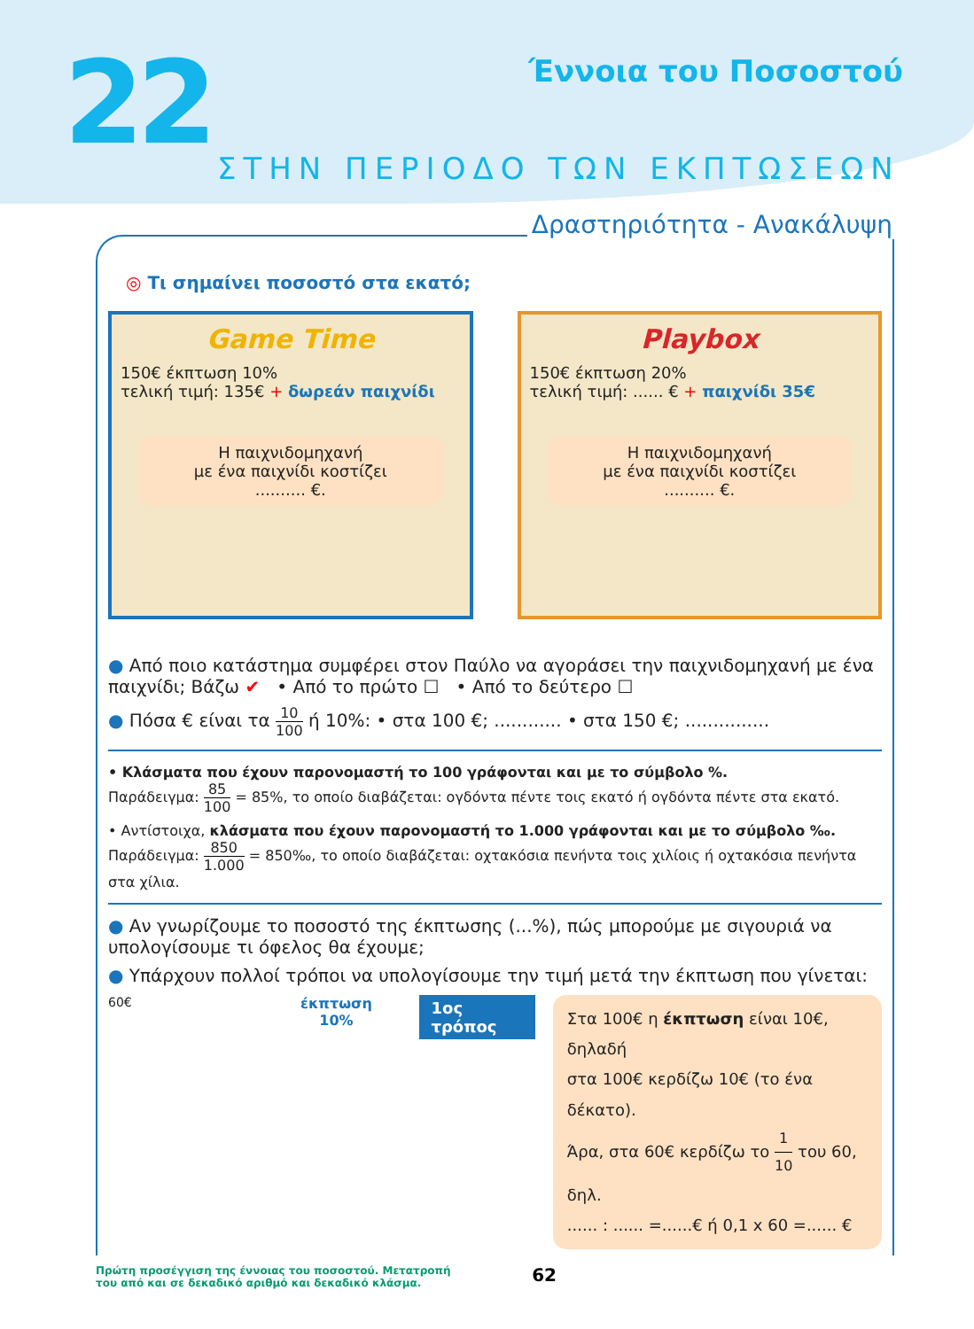22 Έννοια του Ποσοστού
ΣΤΗΝ ΠΕΡΙΟΔΟ ΤΩΝ ΕΚΠΤΩΣΕΩΝ
Δραστηριότητα - Ανακάλυψη
◎ Τι σημαίνει ποσοστό στα εκατό;
Game Time
150€ έκπτωση 10%
τελική τιμή: 135€ + δωρεάν παιχνίδι
Η παιχνιδομηχανή
με ένα παιχνίδι κοστίζει
.......... €.
Playbox
150€ έκπτωση 20%
τελική τιμή: ...... € + παιχνίδι 35€
Η παιχνιδομηχανή
με ένα παιχνίδι κοστίζει
.......... €.
● Από ποιο κατάστημα συμφέρει στον Παύλο να αγοράσει την παιχνιδομηχανή με ένα παιχνίδι; Βάζω ✔ • Από το πρώτο ☐ • Από το δεύτερο ☐
● Πόσα € είναι τα 10 100 ή 10%: • στα 100 €; ............ • στα 150 €; ...............
• Κλάσματα που έχουν παρονομαστή το 100 γράφονται και με το σύμβολο %.
Παράδειγμα: 85 100 = 85%, το οποίο διαβάζεται: ογδόντα πέντε τοις εκατό ή ογδόντα πέντε στα εκατό.
• Αντίστοιχα, κλάσματα που έχουν παρονομαστή το 1.000 γράφονται και με το σύμβολο ‰.
Παράδειγμα: 850 1.000 = 850‰, το οποίο διαβάζεται: οχτακόσια πενήντα τοις χιλίοις ή οχτακόσια πενήντα στα χίλια.
● Αν γνωρίζουμε το ποσοστό της έκπτωσης (...%), πώς μπορούμε με σιγουριά να υπολογίσουμε τι όφελος θα έχουμε;
● Υπάρχουν πολλοί τρόποι να υπολογίσουμε την τιμή μετά την έκπτωση που γίνεται:
60€ έκπτωση
10%
1ος τρόπος
Στα 100€ η έκπτωση είναι 10€, δηλαδή
στα 100€ κερδίζω 10€ (το ένα δέκατο).
Άρα, στα 60€ κερδίζω το 1 10 του 60, δηλ.
...... : ...... =......€ ή 0,1 x 60 =...... €
Πρώτη προσέγγιση της έννοιας του ποσοστού. Μετατροπή
του από και σε δεκαδικό αριθμό και δεκαδικό κλάσμα. 62